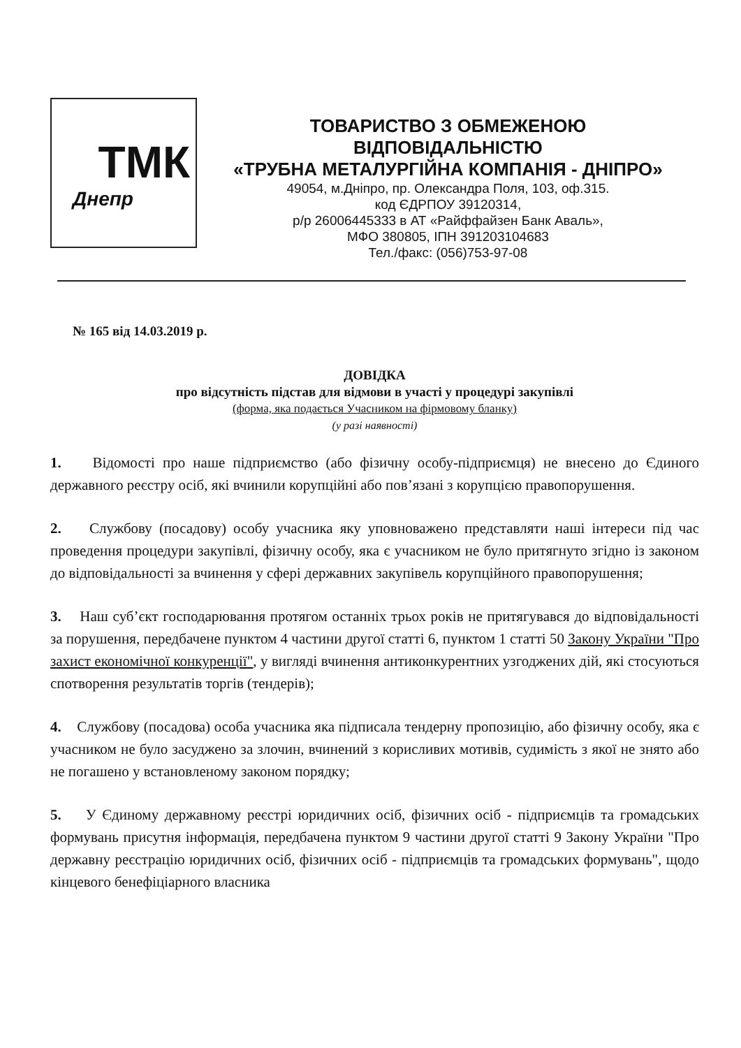ТМК
Днепр
ТОВАРИСТВО З ОБМЕЖЕНОЮ
ВІДПОВІДАЛЬНІСТЮ
«ТРУБНА МЕТАЛУРГІЙНА КОМПАНІЯ - ДНІПРО»
49054, м.Дніпро, пр. Олександра Поля, 103, оф.315.
код ЄДРПОУ 39120314,
р/р 26006445333 в АТ «Райффайзен Банк Аваль»,
МФО 380805, ІПН 391203104683
Тел./факс: (056)753-97-08
№ 165 від 14.03.2019 р.
ДОВІДКА
про відсутність підстав для відмови в участі у процедурі закупівлі
(форма, яка подається Учасником на фірмовому бланку)
(у разі наявності)
1. Відомості про наше підприємство (або фізичну особу-підприємця) не внесено до Єдиного державного реєстру осіб, які вчинили корупційні або пов’язані з корупцією правопорушення.
2. Службову (посадову) особу учасника яку уповноважено представляти наші інтереси під час проведення процедури закупівлі, фізичну особу, яка є учасником не було притягнуто згідно із законом до відповідальності за вчинення у сфері державних закупівель корупційного правопорушення;
3. Наш суб’єкт господарювання протягом останніх трьох років не притягувався до відповідальності за порушення, передбачене пунктом 4 частини другої статті 6, пунктом 1 статті 50 Закону України "Про захист економічної конкуренції", у вигляді вчинення антиконкурентних узгоджених дій, які стосуються спотворення результатів торгів (тендерів);
4. Службову (посадова) особа учасника яка підписала тендерну пропозицію, або фізичну особу, яка є учасником не було засуджено за злочин, вчинений з корисливих мотивів, судимість з якої не знято або не погашено у встановленому законом порядку;
5. У Єдиному державному реєстрі юридичних осіб, фізичних осіб - підприємців та громадських формувань присутня інформація, передбачена пунктом 9 частини другої статті 9 Закону України "Про державну реєстрацію юридичних осіб, фізичних осіб - підприємців та громадських формувань", щодо кінцевого бенефіціарного власника